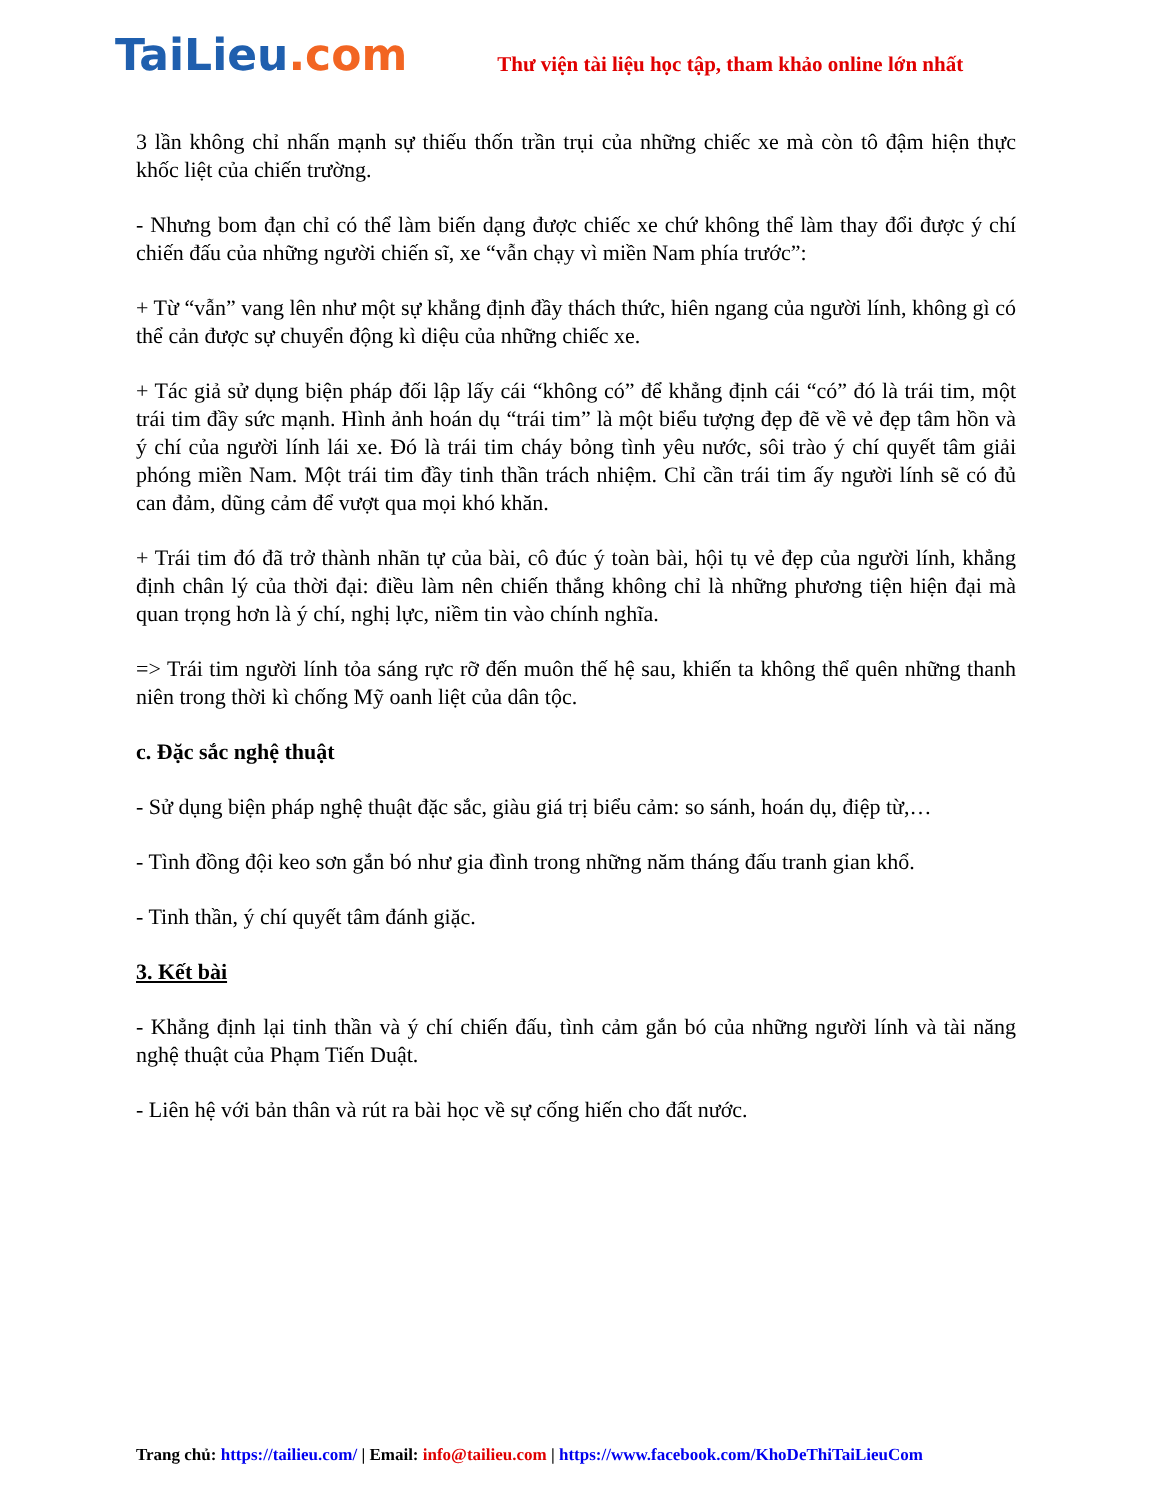TaiLieu.com
Thư viện tài liệu học tập, tham khảo online lớn nhất
3 lần không chỉ nhấn mạnh sự thiếu thốn trần trụi của những chiếc xe mà còn tô đậm hiện thực khốc liệt của chiến trường.
- Nhưng bom đạn chỉ có thể làm biến dạng được chiếc xe chứ không thể làm thay đổi được ý chí chiến đấu của những người chiến sĩ, xe “vẫn chạy vì miền Nam phía trước”:
+ Từ “vẫn” vang lên như một sự khẳng định đầy thách thức, hiên ngang của người lính, không gì có thể cản được sự chuyển động kì diệu của những chiếc xe.
+ Tác giả sử dụng biện pháp đối lập lấy cái “không có” để khẳng định cái “có” đó là trái tim, một trái tim đầy sức mạnh. Hình ảnh hoán dụ “trái tim” là một biểu tượng đẹp đẽ về vẻ đẹp tâm hồn và ý chí của người lính lái xe. Đó là trái tim cháy bỏng tình yêu nước, sôi trào ý chí quyết tâm giải phóng miền Nam. Một trái tim đầy tinh thần trách nhiệm. Chỉ cần trái tim ấy người lính sẽ có đủ can đảm, dũng cảm để vượt qua mọi khó khăn.
+ Trái tim đó đã trở thành nhãn tự của bài, cô đúc ý toàn bài, hội tụ vẻ đẹp của người lính, khẳng định chân lý của thời đại: điều làm nên chiến thắng không chỉ là những phương tiện hiện đại mà quan trọng hơn là ý chí, nghị lực, niềm tin vào chính nghĩa.
=> Trái tim người lính tỏa sáng rực rỡ đến muôn thế hệ sau, khiến ta không thể quên những thanh niên trong thời kì chống Mỹ oanh liệt của dân tộc.
c. Đặc sắc nghệ thuật
- Sử dụng biện pháp nghệ thuật đặc sắc, giàu giá trị biểu cảm: so sánh, hoán dụ, điệp từ,…
- Tình đồng đội keo sơn gắn bó như gia đình trong những năm tháng đấu tranh gian khổ.
- Tinh thần, ý chí quyết tâm đánh giặc.
3. Kết bài
- Khẳng định lại tinh thần và ý chí chiến đấu, tình cảm gắn bó của những người lính và tài năng nghệ thuật của Phạm Tiến Duật.
- Liên hệ với bản thân và rút ra bài học về sự cống hiến cho đất nước.
Trang chủ: https://tailieu.com/ | Email: info@tailieu.com | https://www.facebook.com/KhoDeThiTaiLieuCom